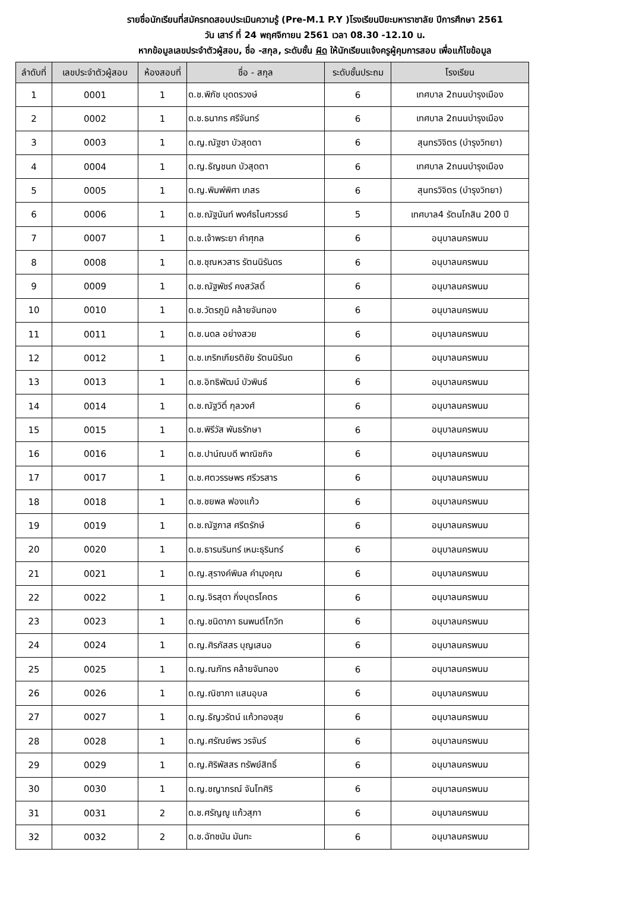รายชื่อนักเรียนที่สมัครทดสอบประเมินความรู้ (Pre-M.1 P.Y )โรงเรียนปิยะมหาราชาลัย ปีการศึกษา 2561
วัน เสาร์ ที่ 24 พฤศจิกายน 2561 เวลา 08.30 -12.10 น.
หากข้อมูลเลขประจำตัวผู้สอบ, ชื่อ -สกุล, ระดับชั้น ผิด ให้นักเรียนแจ้งครูผู้คุมการสอบ เพื่อแก้ไขข้อมูล
| ลำดับที่ | เลขประจำตัวผู้สอบ | ห้องสอบที่ | ชื่อ - สกุล | ระดับชั้นประถม | โรงเรียน |
| --- | --- | --- | --- | --- | --- |
| 1 | 0001 | 1 | ด.ช.พิภัช บุดดรวงษ์ | 6 | เทศบาล 2ถนนบำรุงเมือง |
| 2 | 0002 | 1 | ด.ช.ธนากร ศรีจันทร์ | 6 | เทศบาล 2ถนนบำรุงเมือง |
| 3 | 0003 | 1 | ด.ญ.ณัฐชา บัวสุดตา | 6 | สุนทรวิจิตร (บำรุงวิทยา) |
| 4 | 0004 | 1 | ด.ญ.ธัญชนก บัวสุดตา | 6 | เทศบาล 2ถนนบำรุงเมือง |
| 5 | 0005 | 1 | ด.ญ.พิมพ์พิศา เกสร | 6 | สุนทรวิจิตร (บำรุงวิทยา) |
| 6 | 0006 | 1 | ด.ช.ณัฐนันท์ พงศ์ธไนศวรรย์ | 5 | เทศบาล4 รัตนโกสิน 200 ปี |
| 7 | 0007 | 1 | ด.ช.เจ้าพระยา คำศุกล | 6 | อนุบาลนครพนม |
| 8 | 0008 | 1 | ด.ช.ชุณหวสาร รัตนนิรันดร | 6 | อนุบาลนครพนม |
| 9 | 0009 | 1 | ด.ช.ณัฐพัชร์ คงสวัสดิ์ | 6 | อนุบาลนครพนม |
| 10 | 0010 | 1 | ด.ช.วัตรภูมิ คล้ายจันทอง | 6 | อนุบาลนครพนม |
| 11 | 0011 | 1 | ด.ช.นดล อย่างสวย | 6 | อนุบาลนครพนม |
| 12 | 0012 | 1 | ด.ช.เกริกเกียรติชัย รัตนนิรันด | 6 | อนุบาลนครพนม |
| 13 | 0013 | 1 | ด.ช.อิทธิพัฒน์ บัวพินธ์ | 6 | อนุบาลนครพนม |
| 14 | 0014 | 1 | ด.ช.ณัฐวิติ์ กุลวงศ์ | 6 | อนุบาลนครพนม |
| 15 | 0015 | 1 | ด.ช.พิรีวัส พันธรักษา | 6 | อนุบาลนครพนม |
| 16 | 0016 | 1 | ด.ช.ปาน์ณบดี พาณิชกิจ | 6 | อนุบาลนครพนม |
| 17 | 0017 | 1 | ด.ช.ศตวรรษพร ศรีวรสาร | 6 | อนุบาลนครพนม |
| 18 | 0018 | 1 | ด.ช.ชยพล ฟองแก้ว | 6 | อนุบาลนครพนม |
| 19 | 0019 | 1 | ด.ช.ณัฐภาส ศรีตรักษ์ | 6 | อนุบาลนครพนม |
| 20 | 0020 | 1 | ด.ช.ธารนรินทร์ เหมะธุรินทร์ | 6 | อนุบาลนครพนม |
| 21 | 0021 | 1 | ด.ญ.สุรางค์พิมล คำมุงคุณ | 6 | อนุบาลนครพนม |
| 22 | 0022 | 1 | ด.ญ.จิรสุดา กิ่งบุตรโคตร | 6 | อนุบาลนครพนม |
| 23 | 0023 | 1 | ด.ญ.ชนิดาภา ธนพนต์โกวิท | 6 | อนุบาลนครพนม |
| 24 | 0024 | 1 | ด.ญ.ศิรภัสสร บุญเสนอ | 6 | อนุบาลนครพนม |
| 25 | 0025 | 1 | ด.ญ.ณภัทร คล้ายจันทอง | 6 | อนุบาลนครพนม |
| 26 | 0026 | 1 | ด.ญ.ณิชาภา แสนอุบล | 6 | อนุบาลนครพนม |
| 27 | 0027 | 1 | ด.ญ.ธัญวรัตน์ แก้วทองสุข | 6 | อนุบาลนครพนม |
| 28 | 0028 | 1 | ด.ญ.ศรัณย์พร วรจันร์ | 6 | อนุบาลนครพนม |
| 29 | 0029 | 1 | ด.ญ.ศิริพัสสร ทรัพย์สิทธิ์ | 6 | อนุบาลนครพนม |
| 30 | 0030 | 1 | ด.ญ.ชญาภรณ์ จันโทศิริ | 6 | อนุบาลนครพนม |
| 31 | 0031 | 2 | ด.ช.ศรัญญู แก้วสุภา | 6 | อนุบาลนครพนม |
| 32 | 0032 | 2 | ด.ช.ฉัทชนัน มันทะ | 6 | อนุบาลนครพนม |